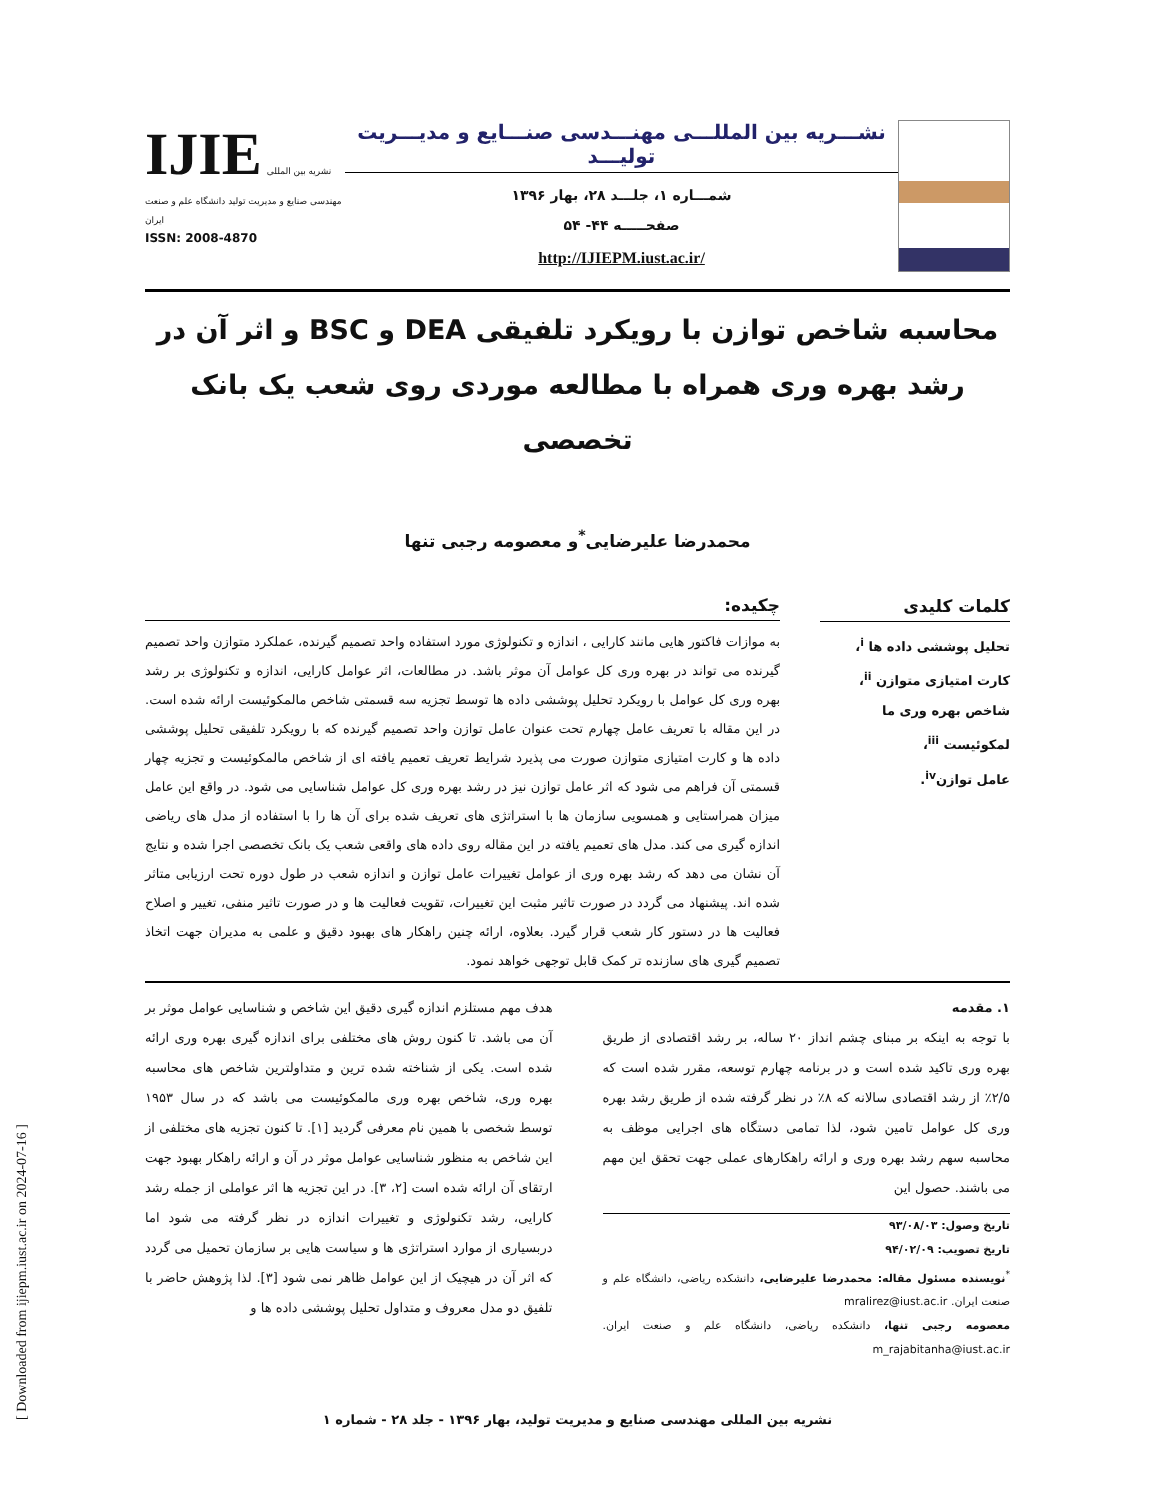[ Downloaded from ijiepm.iust.ac.ir on 2024-07-16 ]
نشـــریه بین المللـــی مهنـــدسی صنـــایع و مدیـــریت تولیـــد
شمـــاره ۱، جلـــد ۲۸، بهار ۱۳۹۶
صفحـــــه ۴۴- ۵۴
http://IJIEPM.iust.ac.ir/
IJIE نشریه بین المللی مهندسی صنایع و مدیریت تولید دانشگاه علم و صنعت ایران
ISSN: 2008-4870
محاسبه شاخص توازن با رویکرد تلفیقی DEA و BSC و اثر آن در رشد بهره وری همراه با مطالعه موردی روی شعب یک بانک تخصصی
محمدرضا علیرضایی<sup>*</sup>و معصومه رجبی تنها
کلمات کلیدی
تحلیل پوششی داده ها <sup>i</sup>،
کارت امتیازی متوازن <sup>ii</sup>،
شاخص بهره وری ما لمکوئیست <sup>iii</sup>،
عامل توازن<sup>iv</sup>.
چکیده:
به موازات فاکتور هایی مانند کارایی ، اندازه و تکنولوژی مورد استفاده واحد تصمیم گیرنده، عملکرد متوازن واحد تصمیم گیرنده می تواند در بهره وری کل عوامل آن موثر باشد. در مطالعات، اثر عوامل کارایی، اندازه و تکنولوژی بر رشد بهره وری کل عوامل با رویکرد تحلیل پوششی داده ها توسط تجزیه سه قسمتی شاخص مالمکوئیست ارائه شده است. در این مقاله با تعریف عامل چهارم تحت عنوان عامل توازن واحد تصمیم گیرنده که با رویکرد تلفیقی تحلیل پوششی داده ها و کارت امتیازی متوازن صورت می پذیرد شرایط تعریف تعمیم یافته ای از شاخص مالمکوئیست و تجزیه چهار قسمتی آن فراهم می شود که اثر عامل توازن نیز در رشد بهره وری کل عوامل شناسایی می شود. در واقع این عامل میزان همراستایی و همسویی سازمان ها با استراتژی های تعریف شده برای آن ها را با استفاده از مدل های ریاضی اندازه گیری می کند. مدل های تعمیم یافته در این مقاله روی داده های واقعی شعب یک بانک تخصصی اجرا شده و نتایج آن نشان می دهد که رشد بهره وری از عوامل تغییرات عامل توازن و اندازه شعب در طول دوره تحت ارزیابی متاثر شده اند. پیشنهاد می گردد در صورت تاثیر مثبت این تغییرات، تقویت فعالیت ها و در صورت تاثیر منفی، تغییر و اصلاح فعالیت ها در دستور کار شعب قرار گیرد. بعلاوه، ارائه چنین راهکار های بهبود دقیق و علمی به مدیران جهت اتخاذ تصمیم گیری های سازنده تر کمک قابل توجهی خواهد نمود.
۱. مقدمه
با توجه به اینکه بر مبنای چشم انداز ۲۰ ساله، بر رشد اقتصادی از طریق بهره وری تاکید شده است و در برنامه چهارم توسعه، مقرر شده است که ۲/۵٪ از رشد اقتصادی سالانه که ۸٪ در نظر گرفته شده از طریق رشد بهره وری کل عوامل تامین شود، لذا تمامی دستگاه های اجرایی موظف به محاسبه سهم رشد بهره وری و ارائه راهکارهای عملی جهت تحقق این مهم می باشند. حصول این
تاریخ وصول: ۹۳/۰۸/۰۳
تاریخ تصویب: ۹۴/۰۲/۰۹
<sup>*</sup> نویسنده مسئول مقاله: محمدرضا علیرضایی، دانشکده ریاضی، دانشگاه علم و صنعت ایران. mralirez@iust.ac.ir
معصومه رجبی تنها، دانشکده ریاضی، دانشگاه علم و صنعت ایران. m_rajabitanha@iust.ac.ir
هدف مهم مستلزم اندازه گیری دقیق این شاخص و شناسایی عوامل موثر بر آن می باشد. تا کنون روش های مختلفی برای اندازه گیری بهره وری ارائه شده است. یکی از شناخته شده ترین و متداولترین شاخص های محاسبه بهره وری، شاخص بهره وری مالمکوئیست می باشد که در سال ۱۹۵۳ توسط شخصی با همین نام معرفی گردید [۱]. تا کنون تجزیه های مختلفی از این شاخص به منظور شناسایی عوامل موثر در آن و ارائه راهکار بهبود جهت ارتقای آن ارائه شده است [۲، ۳]. در این تجزیه ها اثر عواملی از جمله رشد کارایی، رشد تکنولوژی و تغییرات اندازه در نظر گرفته می شود اما دربسیاری از موارد استراتژی ها و سیاست هایی بر سازمان تحمیل می گردد که اثر آن در هیچیک از این عوامل ظاهر نمی شود [۳]. لذا پژوهش حاضر با تلفیق دو مدل معروف و متداول تحلیل پوششی داده ها و
نشریه بین المللی مهندسی صنایع و مدیریت تولید، بهار ۱۳۹۶ - جلد ۲۸ - شماره ۱